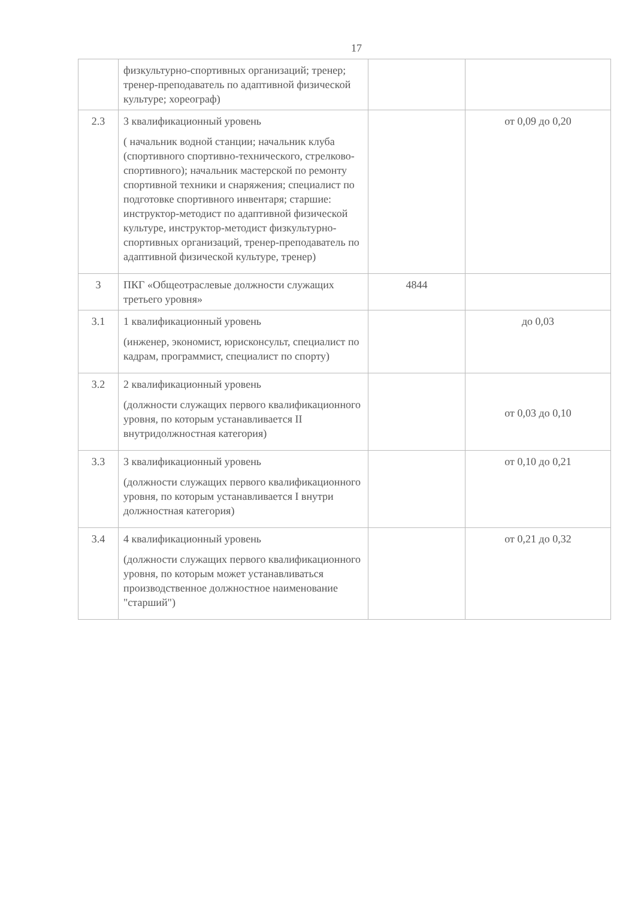17
| | физкультурно-спортивных организаций; тренер; тренер-преподаватель по адаптивной физической культуре; хореограф) | | |
| 2.3 | 3 квалификационный уровень ( начальник водной станции; начальник клуба (спортивного спортивно-технического, стрелково-спортивного); начальник мастерской по ремонту спортивной техники и снаряжения; специалист по подготовке спортивного инвентаря; старшие: инструктор-методист по адаптивной физической культуре, инструктор-методист физкультурно-спортивных организаций, тренер-преподаватель по адаптивной физической культуре, тренер) | | от 0,09 до 0,20 |
| 3 | ПКГ «Общеотраслевые должности служащих третьего уровня» | 4844 | |
| 3.1 | 1 квалификационный уровень (инженер, экономист, юрисконсульт, специалист по кадрам, программист, специалист по спорту) | | до 0,03 |
| 3.2 | 2 квалификационный уровень (должности служащих первого квалификационного уровня, по которым устанавливается II внутридолжностная категория) | | от 0,03 до 0,10 |
| 3.3 | 3 квалификационный уровень (должности служащих первого квалификационного уровня, по которым устанавливается I внутри должностная категория) | | от 0,10 до 0,21 |
| 3.4 | 4 квалификационный уровень (должности служащих первого квалификационного уровня, по которым может устанавливаться производственное должностное наименование "старший") | | от 0,21 до 0,32 |